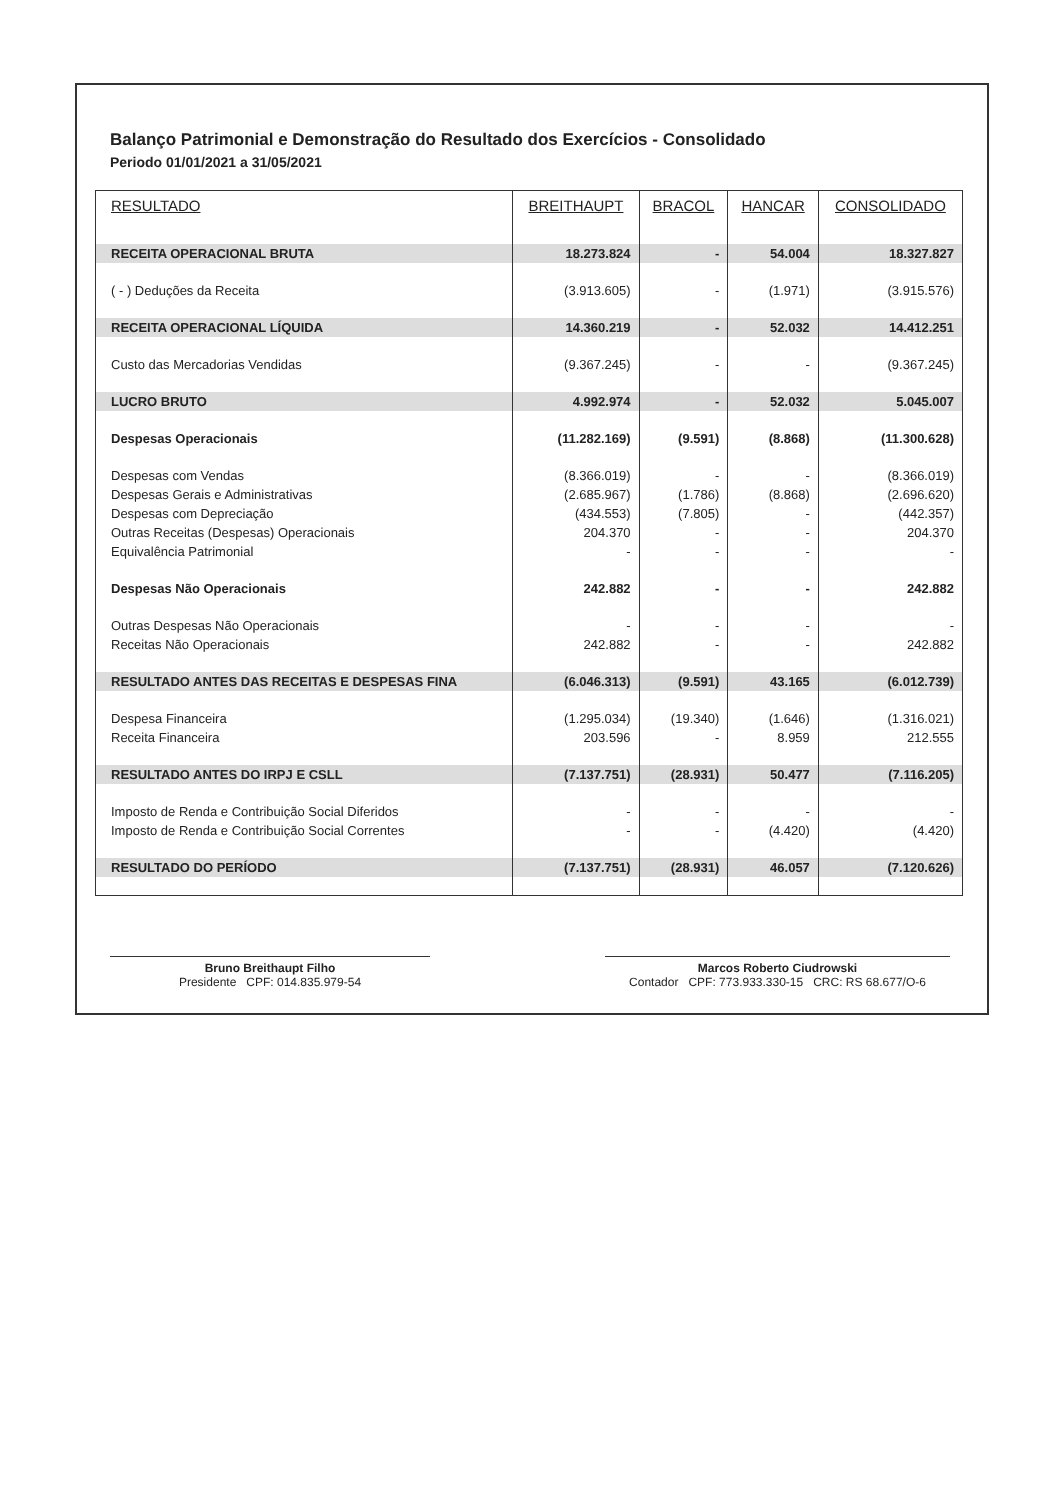Balanço Patrimonial e Demonstração do Resultado dos Exercícios - Consolidado
Periodo 01/01/2021 a 31/05/2021
| RESULTADO | BREITHAUPT | BRACOL | HANCAR | CONSOLIDADO |
| --- | --- | --- | --- | --- |
| RECEITA OPERACIONAL BRUTA | 18.273.824 | - | 54.004 | 18.327.827 |
| ( - ) Deduções da Receita | (3.913.605) | - | (1.971) | (3.915.576) |
| RECEITA OPERACIONAL LÍQUIDA | 14.360.219 | - | 52.032 | 14.412.251 |
| Custo das Mercadorias Vendidas | (9.367.245) | - | - | (9.367.245) |
| LUCRO BRUTO | 4.992.974 | - | 52.032 | 5.045.007 |
| Despesas Operacionais | (11.282.169) | (9.591) | (8.868) | (11.300.628) |
| Despesas com Vendas | (8.366.019) | - | - | (8.366.019) |
| Despesas Gerais e Administrativas | (2.685.967) | (1.786) | (8.868) | (2.696.620) |
| Despesas com Depreciação | (434.553) | (7.805) | - | (442.357) |
| Outras Receitas (Despesas) Operacionais | 204.370 | - | - | 204.370 |
| Equivalência Patrimonial | - | - | - | - |
| Despesas Não Operacionais | 242.882 | - | - | 242.882 |
| Outras Despesas Não Operacionais | - | - | - | - |
| Receitas Não Operacionais | 242.882 | - | - | 242.882 |
| RESULTADO ANTES DAS RECEITAS E DESPESAS FINA | (6.046.313) | (9.591) | 43.165 | (6.012.739) |
| Despesa Financeira | (1.295.034) | (19.340) | (1.646) | (1.316.021) |
| Receita Financeira | 203.596 | - | 8.959 | 212.555 |
| RESULTADO ANTES DO IRPJ E CSLL | (7.137.751) | (28.931) | 50.477 | (7.116.205) |
| Imposto de Renda e Contribuição Social Diferidos | - | - | - | - |
| Imposto de Renda e Contribuição Social Correntes | - | - | (4.420) | (4.420) |
| RESULTADO DO PERÍODO | (7.137.751) | (28.931) | 46.057 | (7.120.626) |
Bruno Breithaupt Filho
Presidente CPF: 014.835.979-54
Marcos Roberto Ciudrowski
Contador CPF: 773.933.330-15 CRC: RS 68.677/O-6